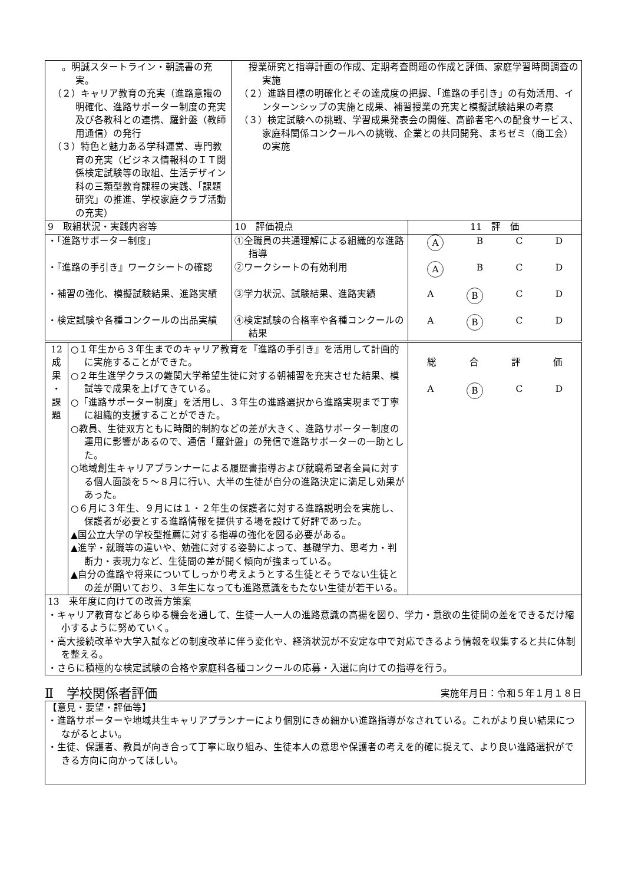| 。明誠スタートライン・朝読書の充実。 （２）キャリア教育の充実（進路意識の明確化、進路サポーター制度の充実及び各教科との連携、羅針盤（教師用通信）の発行 （３）特色と魅力ある学科運営、専門教育の充実（ビジネス情報科のＩＴ関係検定試験等の取組、生活デザイン科の三類型教育課程の実践、「課題研究」の推進、学校家庭クラブ活動の充実） | | 授業研究と指導計画の作成、定期考査問題の作成と評価、家庭学習時間調査の実施 （２）進路目標の明確化とその達成度の把握、「進路の手引き」の有効活用、インターンシップの実施と成果、補習授業の充実と模擬試験結果の考察 （３）検定試験への挑戦、学習成果発表会の開催、高齢者宅への配食サービス、家庭科関係コンクールへの挑戦、企業との共同開発、まちゼミ（商工会）の実施 | |
| 9 取組状況・実践内容等 | | 10 評価視点 | 11 評 価 |
| ・「進路サポーター制度」 ・『進路の手引き』ワークシートの確認 ・補習の強化、模擬試験結果、進路実績 ・検定試験や各種コンクールの出品実績 | | ①全職員の共通理解による組織的な進路指導 ②ワークシートの有効利用 ③学力状況、試験結果、進路実績 ④検定試験の合格率や各種コンクールの結果 | A B C D A B C D A B C D A B C D |
| 12 成 果 ・ 課 題 | ○１年生から３年生までのキャリア教育を『進路の手引き』を活用して計画的に実施することができた。 ○２年生進学クラスの難関大学希望生徒に対する朝補習を充実させた結果、模試等で成果を上げてきている。 ○「進路サポーター制度」を活用し、３年生の進路選択から進路実現まで丁寧に組織的支援することができた。 ○教員、生徒双方ともに時間的制約などの差が大きく、進路サポーター制度の運用に影響があるので、通信「羅針盤」の発信で進路サポーターの一助とした。 ○地域創生キャリアプランナーによる履歴書指導および就職希望者全員に対する個人面談を５～８月に行い、大半の生徒が自分の進路決定に満足し効果があった。 ○６月に３年生、９月には１・２年生の保護者に対する進路説明会を実施し、保護者が必要とする進路情報を提供する場を設けて好評であった。 ▲国公立大学の学校型推薦に対する指導の強化を図る必要がある。 ▲進学・就職等の違いや、勉強に対する姿勢によって、基礎学力、思考力・判断力・表現力など、生徒間の差が開く傾向が強まっている。 ▲自分の進路や将来についてしっかり考えようとする生徒とそうでない生徒との差が開いており、３年生になっても進路意識をもたない生徒が若干いる。 | | 総 合 評 価 A B C D |
| 13 来年度に向けての改善方策案 ・キャリア教育などあらゆる機会を通して、生徒一人一人の進路意識の高揚を図り、学力・意欲の生徒間の差をできるだけ縮小するように努めていく。 ・高大接続改革や大学入試などの制度改革に伴う変化や、経済状況が不安定な中で対応できるよう情報を収集すると共に体制を整える。 ・さらに積極的な検定試験の合格や家庭科各種コンクールの応募・入選に向けての指導を行う。 | | | |
Ⅱ　学校関係者評価 実施年月日：令和５年１月１８日
【意見・要望・評価等】
・進路サポーターや地域共生キャリアプランナーにより個別にきめ細かい進路指導がなされている。これがより良い結果につながるとよい。
・生徒、保護者、教員が向き合って丁寧に取り組み、生徒本人の意思や保護者の考えを的確に捉えて、より良い進路選択ができる方向に向かってほしい。